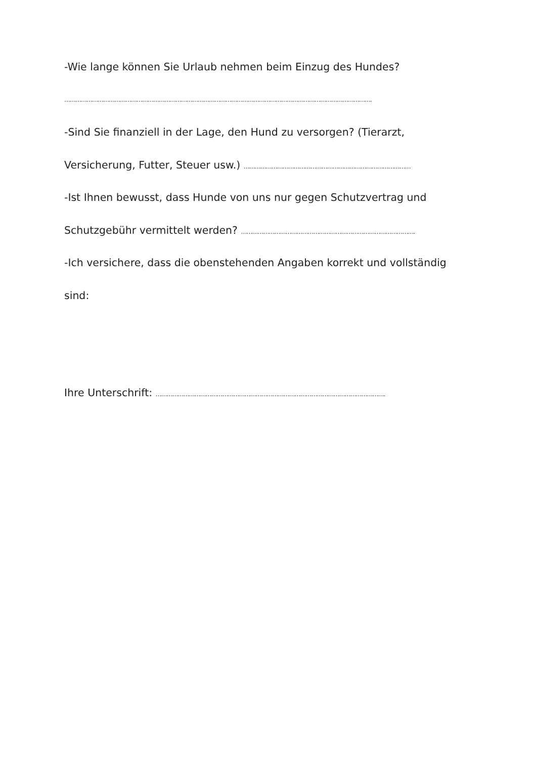-Wie lange können Sie Urlaub nehmen beim Einzug des Hundes?
………………………………………………………………………………………………………………………………………………….
-Sind Sie finanziell in der Lage, den Hund zu versorgen? (Tierarzt,
Versicherung, Futter, Steuer usw.) ………………………………………………………………………………
-Ist Ihnen bewusst, dass Hunde von uns nur gegen Schutzvertrag und
Schutzgebühr vermittelt werden? ………………………………………………………………………………….
-Ich versichere, dass die obenstehenden Angaben korrekt und vollständig
sind:
Ihre Unterschrift: …………………………………………………………………………………………………………….